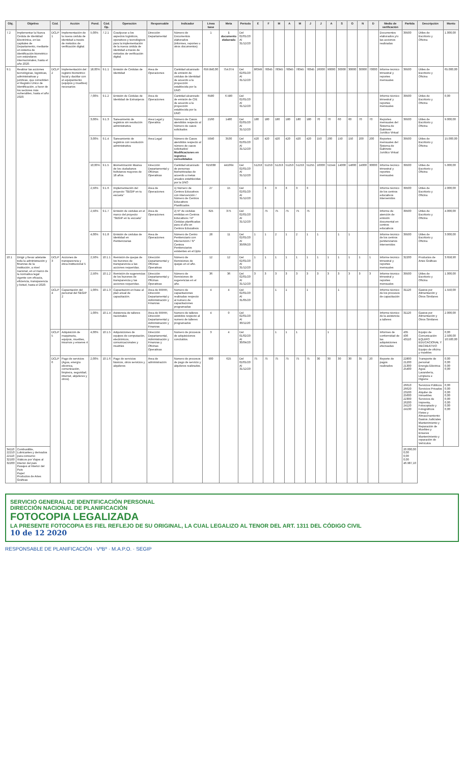| Obj. | Objetivo | Cód. | Acción | Pond. | Cód. Op. | Operación | Responsable | Indicador | Línea base | Meta | Periodo | E | F | M | A | M | J | J | A | S | O | N | D | Medio de verificación | Partida | Descripción | Monto |
| --- | --- | --- | --- | --- | --- | --- | --- | --- | --- | --- | --- | --- | --- | --- | --- | --- | --- | --- | --- | --- | --- | --- | --- | --- | --- | --- | --- |
| 7.2 | Implementar la Nueva Cédula de Identidad Electrónica, en las capitales de Departamento, mediante un sistema de identificación biométrico con estándares internacionales, hasta el año 2020. | DCLP 1 | Implementación de la nueva cédula de identidad a través de métodos de verificación digital. | 5,00% | 7.2.1 | Coadyuvar a los aspectos logísticos, operativos y tecnológicos para la implementación de la nueva cédula de identidad a través de métodos de verificación digital. | Dirección Departamental | Número de Documentos elaborados (informes, reportes u otros documentos) | 1 | 1 documento elaborado | Del 02/01/20 Al 31/12/20 | | | | | | | | | | | | | Documentos elaborados y/o las acciones realizadas | 39500 | Útiles de Escritorio y Oficina | 1.000,00 |
| 9.1 | Realizar las acciones tecnológicas, logísticas, administrativas y jurídicas, que consoliden el Registro Único de Identificación, a favor de los sectores más vulnerables, hasta el año 2020. | DCLP 2 | Implementación del registro biométrico facial y dactilar con el equipamiento (equipos y muebles) necesarios | 18,00% | 9.1.1 | Emisión de Cédulas de Identidad | Área de Operaciones | Cantidad alcanzado de emisión de cédulas de identidad de acuerdo a la proyección establecida por la DNO | 659.840,00 | 754.074 | Del 02/01/20 Al 31/12/20 | 86349 | 78345 | 78345 | 78345 | 78345 | 78345 | 26000 | 90000 | 30000 | 30000 | 30000 | 70000 | Informe técnico trimestral y reportes mensuales | 39500 | Útiles de Escritorio y Oficina | 65.000,00 |
| | | | | 7,00% | 9.1.2 | Emisión de Cédulas de Identidad de Extranjeros | Área de Operaciones | Cantidad alcanzado de emisión de CIE de acuerdo a la proyección establecida por la DNO | 6580 | 6.580 | Del 02/01/20 Al 31/12/20 | | | | | | | | | | | | | Informe técnico trimestral y reportes mensuales | 39500 | Útiles de Escritorio y Oficina | 0,00 |
| | | | | 3,00% | 9.1.3 | Saneamiento de registros sin resolución administrativa | Área Legal y Operativa | Número de Casos atendidos respecto al Número de casos solicitados | 2160 | 1480 | Del 02/01/20 Al 31/12/20 | 180 | 180 | 180 | 180 | 180 | 180 | 70 | 70 | 60 | 60 | 70 | 70 | Reportes mensuales del Sistema de Gabinete Jurídico Virtual | 39500 | Útiles de Escritorio y Oficina | 9.000,00 |
| | | | | 3,00% | 9.1.4 | Saneamiento de registros con resolución administrativa | Área Legal | Número de Casos atendidos respecto al número de casos solicitados/ Modificaciones en registros consolidados | 5040 | 3530 | Del 02/01/20 Al 31/12/20 | 420 | 420 | 420 | 420 | 420 | 420 | 150 | 200 | 150 | 150 | 200 | 200 | Reportes mensuales del Sistema de Gabinete Jurídico Virtual | 39500 | Útiles de Escritorio y Oficina | 15.000,00 |
| | | | | 10,00% | 9.1.5 | Biometrización Masiva de los ciudadanos bolivianos mayores de 18 años. | Dirección Departamental y Oficinas Operativas | Cantidad alcanzado de personas biometrizadas de acuerdo a metas anuales establecidas por la DNO | 615038 | 441064 | Del 02/01/20 Al 31/12/20 | 51253 | 51253 | 51253 | 51253 | 51253 | 51255 | 10000 | 51544 | 14000 | 14000 | 14000 | 30000 | Informe técnico trimestral y reportes mensuales | 39500 | Útiles de Escritorio y Oficina | 5.000,00 |
| | | | | 2,50% | 9.1.6 | Implementación del proyecto "SEGIP en tu escuela" | Área de Operaciones | 1) Número de Centros Educativos con intervención / Número de Centros Educativos Planificados | 27 | 15 | Del 02/01/20 Al 31/12/20 | | 3 | 3 | 3 | 3 | 3 | | | | | | | Informe técnico de los centros educativos intervenidos | 39500 | Útiles de Escritorio y Oficina | 2.000,00 |
| | | | | 2,50% | 9.1.7 | Emisión de cédulas en el marco del proyecto "SEGIP en tu escuela" | Área de Operaciones | 2) N° de cédulas emitidas en Centros Educativos / N° Cédulas planificadas para el año en Centros Educativos | 625 | 375 | Del 02/01/20 Al 31/12/20 | | 75 | 75 | 75 | 75 | 75 | | | | | | | Informe de atención de emisión documental en centros educativos | 39500 | Útiles de Escritorio y Oficina | 4.000,00 |
| | | | | 4,00% | 9.1.8 | Emisión de cédulas de identidad en Penitenciarias | Área de Operaciones | Número de Centro Penitenciario con intervención / N° Centros Penitenciarios existentes en el Dpto | 28 | 11 | Del 02/01/20 Al 30/06/20 | 1 | 1 | 2 | 1 | 2 | 1 | 1 | | 1 | 1 | | | Informe técnico de los centros penitenciarios intervenidos | 39500 | Útiles de Escritorio y Oficina | 3.000,00 |
| 10.1 | Dirigir y llevar adelante toda la administración y finanzas de la institución, a nivel nacional, en el marco de la normativa legal vigente con eficacia, eficiencia, transparencia y licitud, hasta el 2020. | DCLP 3 | Acciones de transparencia y ética institucional 5 | 2,50% | 10.1.1 | Remisión de quejas de los buzones de transparencia a las acciones requeridas. | Dirección Departamental y Oficinas Operativas | Número de Remisiones de quejas en el año. | 12 | 12 | Del 02/01/20 Al 31/12/20 | 1 | 1 | 1 | 1 | 1 | 1 | 1 | 1 | 1 | 1 | 1 | 1 | Informe técnico trimestral y reportes mensuales | 32200 | Productos de Artes Gráficas | 3.658,90 |
| | | | | 2,50% | 10.1.2 | Remisión de sugerencias de los buzones de transparencia y las acciones requeridas. | Dirección Departamental y Oficinas Operativas | Número de Remisiones de sugerencias en el año. | 36 | 36 | Del 02/01/20 Al 31/12/20 | 3 | 3 | 3 | 3 | 3 | 3 | 3 | 3 | 3 | 3 | 3 | 3 | Informe técnico trimestral y reportes mensuales | 39500 | Útiles de Escritorio y Oficina | 1.000,00 |
| | | DCLP 4 | Capacitación del personal del SEGIP 2 | 1,00% | 10.1.3 | Capacitación en base al plan anual de capacitación. | Área de RRHH, Dirección Departamental y Administración y Finanzas | Numero de capacitaciones realizadas respecto al numero de capacitaciones programadas | 4 | 4 | Del 02/01/20 Al 31/05/20 | | | 1 | 1 | | 1 | | | 1 | | | | Informe técnico de los procesos de capacitación | 31120 | Gastos por Alimentación y Otros Similares | 1.550,00 |
| | | | | 1,00% | 10.1.4 | Asistencia de talleres nacionales | Área de RRHH, Dirección Departamental y Administración y Finanzas | Numero de talleres asistidos respecto al numero de talleres programados | 4 | 0 | Del 02/01/20 Al 30/11/20 | | | | | | | | | | | | | Informe técnico de la asistencia a talleres | 31120 | Gastos por Alimentación y Otros Similares | 2.000,00 |
| | | DCLP 5 | Adquisición de maquinaria, equipos, muebles, insumos y enseres 4 | 4,00% | 10.1.5 | Adquisiciones de equipos de computación, electrónicos, comunicacionales y muebles | Dirección Departamental, Administración y Finanzas y Oficinas Operativas | Numero de procesos de adquisiciones concluidos. | 3 | 4 | Del 01/02/20 Al 30/04/20 | | | 1 | 1 | 1 | | | 1 | | | | | Informes de conformidad de las adquisiciones efectuadas | 435 436 43110 | Equipo de Comunicación EQUIPO EDUCACIONAL Y RECREATIVO Equipo de oficina y muebles | 0,00 2.500,00 10.500,00 |
| | | DCLP 6 | Pago de servicios (Agua, energía eléctrica, comunicación, limpieza, seguridad, internet, alquileres y otros). | 2,00% | 10.1.6 | Pago de servicios básicos, otros servicios y alquileres | Área de administración | Numero de procesos de pago de servicio y alquileres realizados. | 900 | 625 | Del 02/01/20 Al 31/12/20 | 75 | 75 | 75 | 75 | 75 | 75 | 30 | 30 | 30 | 30 | 35 | 20 | Reporte de pagos realizados | 22800 21200 21300 25400 | Transporte de personal Energía Eléctrica Agua Lavandería, Limpieza e Higiene | 0,00 0,00 0,00 0,00 |
| | | | | | | | | | | | | | | | | | | | | | | | | | 26610 26620 23100 25600 22300 26200 24120 24130 | Servicios Públicos Servicios Privados Alquiler de Inmuebles Servicios de Imprenta, Fotocopiado y Fotográficos Fletes y Almacenamiento Gastos Judiciales Mantenimiento y Reparación de Muebles y Enseres Mantenimiento y reparación de Vehículos | 0,00 0,00 0,00 0,00 0,00 0,00 0,00 0,00 |
| 34110 22210 22110 32100 32200 | Combustible, Lubricantes y derivados para consumo Viáticos por Viajes al Interior del país Pasajes al Interior del País Papel Productos de Artes Gráficas | | | | | | | | | | | | | | | | | | | | | | | | 20.000,00 0,00 0,00 0,00 46.987,10 | | |
SERVICIO GENERAL DE IDENTIFICACIÓN PERSONAL
DIRECCIÓN NACIONAL DE PLANIFICACIÓN
FOTOCOPIA LEGALIZADA
LA PRESENTE FOTOCOPIA ES FIEL REFLEJO DE SU ORIGINAL, LA CUAL LEGALIZO AL TENOR DEL ART. 1311 DEL CÓDIGO CIVIL
10 de 12 2020
RESPONSABLE DE PLANIFICACIÓN · VºBº · M.A.P.O. · SEGIP